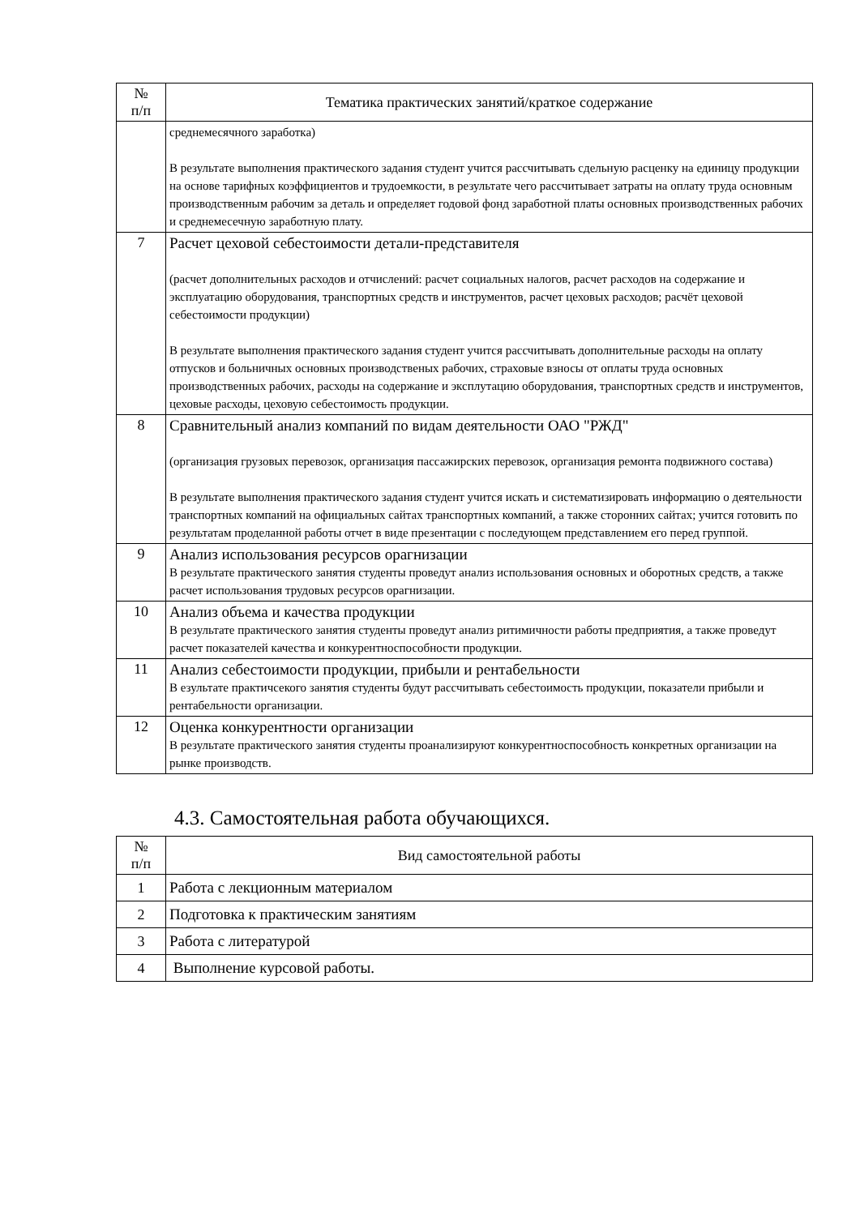| № п/п | Тематика практических занятий/краткое содержание |
| --- | --- |
| | среднемесячного заработка) В результате выполнения практического задания студент учится рассчитывать сдельную расценку на единицу продукции на основе тарифных коэффициентов и трудоемкости, в результате чего рассчитывает затраты на оплату труда основным производственным рабочим за деталь и определяет годовой фонд заработной платы основных производственных рабочих и среднемесечную заработную плату. |
| 7 | Расчет цеховой себестоимости детали-представителя (расчет дополнительных расходов и отчислений: расчет социальных налогов, расчет расходов на содержание и эксплуатацию оборудования, транспортных средств и инструментов, расчет цеховых расходов; расчёт цеховой себестоимости продукции) В результате выполнения практического задания студент учится рассчитывать дополнительные расходы на оплату отпусков и больничных основных производственых рабочих, страховые взносы от оплаты труда основных производственных рабочих, расходы на содержание и эксплутацию оборудования, транспортных средств и инструментов, цеховые расходы, цеховую себестоимость продукции. |
| 8 | Сравнительный анализ компаний по видам деятельности ОАО "РЖД" (организация грузовых перевозок, организация пассажирских перевозок, организация ремонта подвижного состава) В результате выполнения практического задания студент учится искать и систематизировать информацию о деятельности транспортных компаний на официальных сайтах транспортных компаний, а также сторонних сайтах; учится готовить по результатам проделанной работы отчет в виде презентации с последующем представлением его перед группой. |
| 9 | Анализ использования ресурсов орагнизации В результате практического занятия студенты проведут анализ использования основных и оборотных средств, а также расчет использования трудовых ресурсов орагнизации. |
| 10 | Анализ объема и качества продукции В результате практического занятия студенты проведут анализ ритимичности работы предприятия, а также проведут расчет показателей качества и конкурентноспособности продукции. |
| 11 | Анализ себестоимости продукции, прибыли и рентабельности В езультате практичсекого занятия студенты будут рассчитывать себестоимость продукции, показатели прибыли и рентабельности организации. |
| 12 | Оценка конкурентности организации В результате практического занятия студенты проанализируют конкурентноспособность конкретных организации на рынке производств. |
4.3. Самостоятельная работа обучающихся.
| № п/п | Вид самостоятельной работы |
| --- | --- |
| 1 | Работа с лекционным материалом |
| 2 | Подготовка к практическим занятиям |
| 3 | Работа с литературой |
| 4 | Выполнение курсовой работы. |